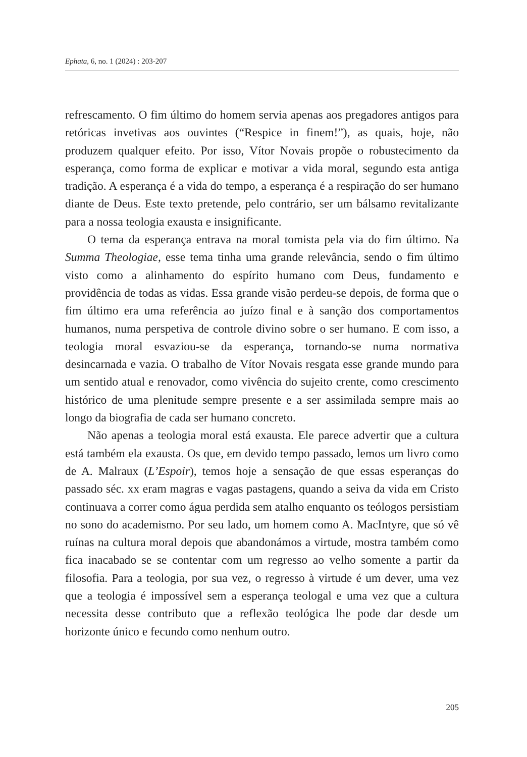Ephata, 6, no. 1 (2024) : 203-207
refrescamento. O fim último do homem servia apenas aos pregadores antigos para retóricas invetivas aos ouvintes (“Respice in finem!”), as quais, hoje, não produzem qualquer efeito. Por isso, Vítor Novais propõe o robustecimento da esperança, como forma de explicar e motivar a vida moral, segundo esta antiga tradição. A esperança é a vida do tempo, a esperança é a respiração do ser humano diante de Deus. Este texto pretende, pelo contrário, ser um bálsamo revitalizante para a nossa teologia exausta e insignificante.
O tema da esperança entrava na moral tomista pela via do fim último. Na Summa Theologiae, esse tema tinha uma grande relevância, sendo o fim último visto como a alinhamento do espírito humano com Deus, fundamento e providência de todas as vidas. Essa grande visão perdeu-se depois, de forma que o fim último era uma referência ao juízo final e à sanção dos comportamentos humanos, numa perspetiva de controle divino sobre o ser humano. E com isso, a teologia moral esvaziou-se da esperança, tornando-se numa normativa desincarnada e vazia. O trabalho de Vítor Novais resgata esse grande mundo para um sentido atual e renovador, como vivência do sujeito crente, como crescimento histórico de uma plenitude sempre presente e a ser assimilada sempre mais ao longo da biografia de cada ser humano concreto.
Não apenas a teologia moral está exausta. Ele parece advertir que a cultura está também ela exausta. Os que, em devido tempo passado, lemos um livro como de A. Malraux (L’Espoir), temos hoje a sensação de que essas esperanças do passado séc. xx eram magras e vagas pastagens, quando a seiva da vida em Cristo continuava a correr como água perdida sem atalho enquanto os teólogos persistiam no sono do academismo. Por seu lado, um homem como A. MacIntyre, que só vê ruínas na cultura moral depois que abandonámos a virtude, mostra também como fica inacabado se se contentar com um regresso ao velho somente a partir da filosofia. Para a teologia, por sua vez, o regresso à virtude é um dever, uma vez que a teologia é impossível sem a esperança teologal e uma vez que a cultura necessita desse contributo que a reflexão teológica lhe pode dar desde um horizonte único e fecundo como nenhum outro.
205